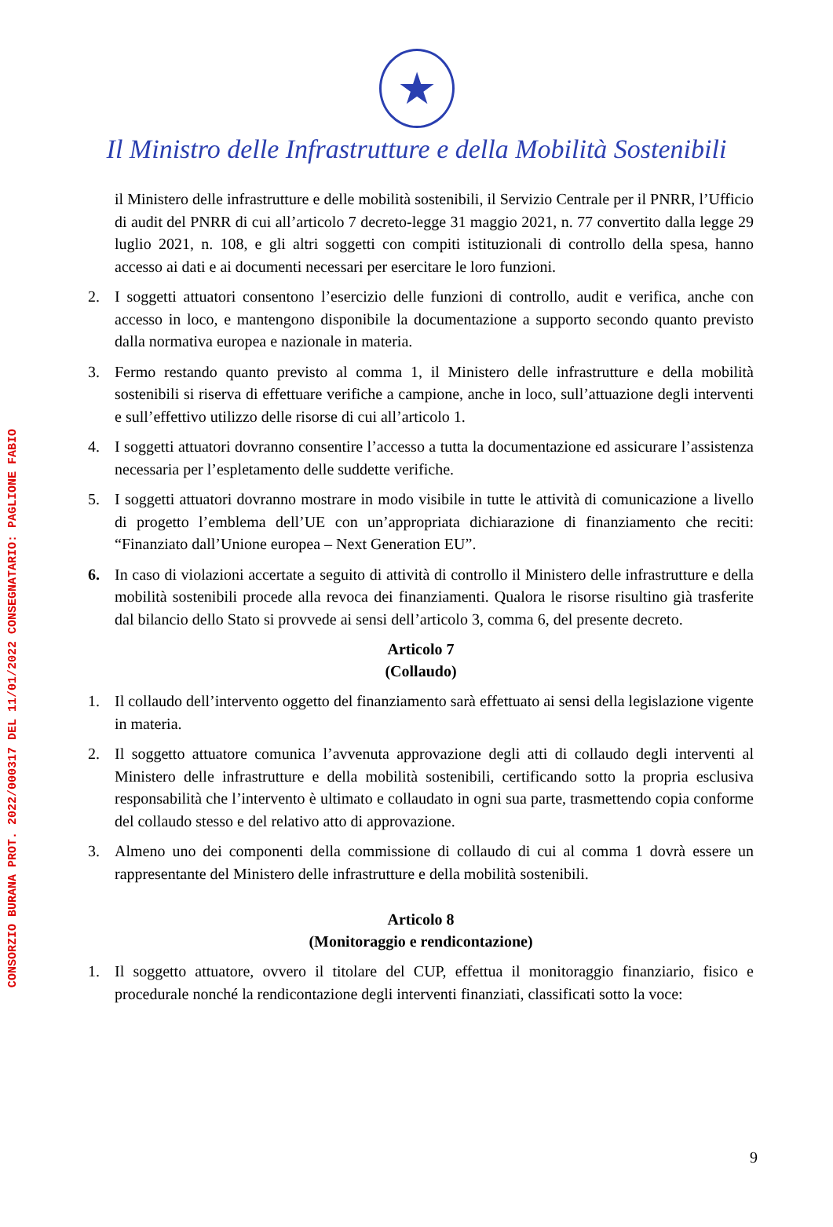CONSORZIO BURANA PROT. 2022/000317 DEL 11/01/2022 CONSEGNATARIO: PAGLIONE FABIO
★
Il Ministro delle Infrastrutture e della Mobilità Sostenibili
il Ministero delle infrastrutture e delle mobilità sostenibili, il Servizio Centrale per il PNRR, l’Ufficio di audit del PNRR di cui all’articolo 7 decreto-legge 31 maggio 2021, n. 77 convertito dalla legge 29 luglio 2021, n. 108, e gli altri soggetti con compiti istituzionali di controllo della spesa, hanno accesso ai dati e ai documenti necessari per esercitare le loro funzioni.
2. I soggetti attuatori consentono l’esercizio delle funzioni di controllo, audit e verifica, anche con accesso in loco, e mantengono disponibile la documentazione a supporto secondo quanto previsto dalla normativa europea e nazionale in materia.
3. Fermo restando quanto previsto al comma 1, il Ministero delle infrastrutture e della mobilità sostenibili si riserva di effettuare verifiche a campione, anche in loco, sull’attuazione degli interventi e sull’effettivo utilizzo delle risorse di cui all’articolo 1.
4. I soggetti attuatori dovranno consentire l’accesso a tutta la documentazione ed assicurare l’assistenza necessaria per l’espletamento delle suddette verifiche.
5. I soggetti attuatori dovranno mostrare in modo visibile in tutte le attività di comunicazione a livello di progetto l’emblema dell’UE con un’appropriata dichiarazione di finanziamento che reciti: “Finanziato dall’Unione europea – Next Generation EU”.
6. In caso di violazioni accertate a seguito di attività di controllo il Ministero delle infrastrutture e della mobilità sostenibili procede alla revoca dei finanziamenti. Qualora le risorse risultino già trasferite dal bilancio dello Stato si provvede ai sensi dell’articolo 3, comma 6, del presente decreto.
Articolo 7
(Collaudo)
1. Il collaudo dell’intervento oggetto del finanziamento sarà effettuato ai sensi della legislazione vigente in materia.
2. Il soggetto attuatore comunica l’avvenuta approvazione degli atti di collaudo degli interventi al Ministero delle infrastrutture e della mobilità sostenibili, certificando sotto la propria esclusiva responsabilità che l’intervento è ultimato e collaudato in ogni sua parte, trasmettendo copia conforme del collaudo stesso e del relativo atto di approvazione.
3. Almeno uno dei componenti della commissione di collaudo di cui al comma 1 dovrà essere un rappresentante del Ministero delle infrastrutture e della mobilità sostenibili.
Articolo 8
(Monitoraggio e rendicontazione)
1. Il soggetto attuatore, ovvero il titolare del CUP, effettua il monitoraggio finanziario, fisico e procedurale nonché la rendicontazione degli interventi finanziati, classificati sotto la voce:
9